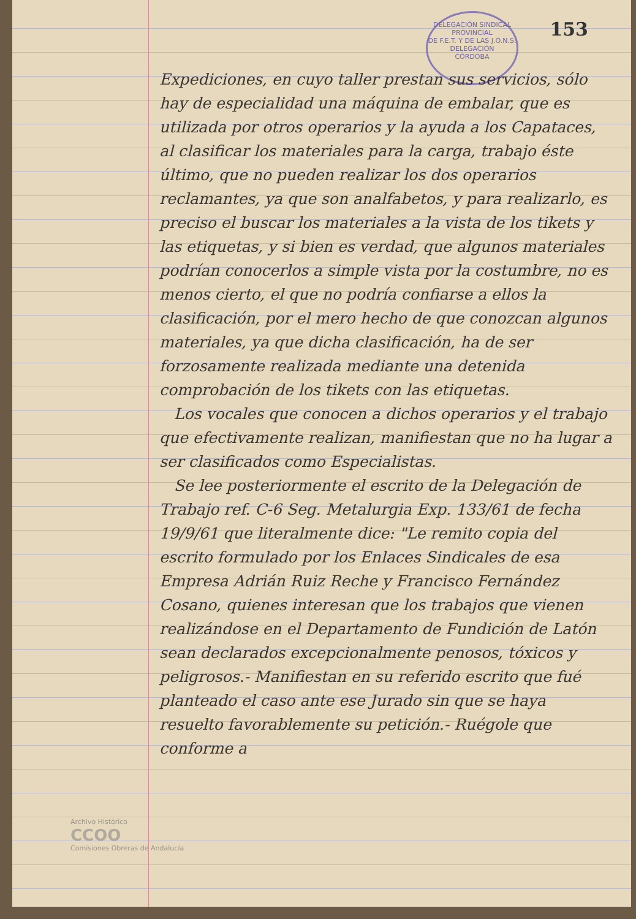DELEGACIÓN SINDICAL PROVINCIAL
DE F.E.T. Y DE LAS J.O.N.S.
DELEGACIÓN
CÓRDOBA
153
Expediciones, en cuyo taller prestan sus servicios, sólo hay de especialidad una máquina de embalar, que es utilizada por otros operarios y la ayuda a los Capataces, al clasificar los materiales para la carga, trabajo éste último, que no pueden realizar los dos operarios reclamantes, ya que son analfabetos, y para realizarlo, es preciso el buscar los materiales a la vista de los tikets y las etiquetas, y si bien es verdad, que algunos materiales podrían conocerlos a simple vista por la costumbre, no es menos cierto, el que no podría confiarse a ellos la clasificación, por el mero hecho de que conozcan algunos materiales, ya que dicha clasificación, ha de ser forzosamente realizada mediante una detenida comprobación de los tikets con las etiquetas.
Los vocales que conocen a dichos operarios y el trabajo que efectivamente realizan, manifiestan que no ha lugar a ser clasificados como Especialistas.
Se lee posteriormente el escrito de la Delegación de Trabajo ref. C-6 Seg. Metalurgia Exp. 133/61 de fecha 19/9/61 que literalmente dice: "Le remito copia del escrito formulado por los Enlaces Sindicales de esa Empresa Adrián Ruiz Reche y Francisco Fernández Cosano, quienes interesan que los trabajos que vienen realizándose en el Departamento de Fundición de Latón sean declarados excepcionalmente penosos, tóxicos y peligrosos.- Manifiestan en su referido escrito que fué planteado el caso ante ese Jurado sin que se haya resuelto favorablemente su petición.- Ruégole que conforme a
Archivo Histórico
CCOO
Comisiones Obreras de Andalucía